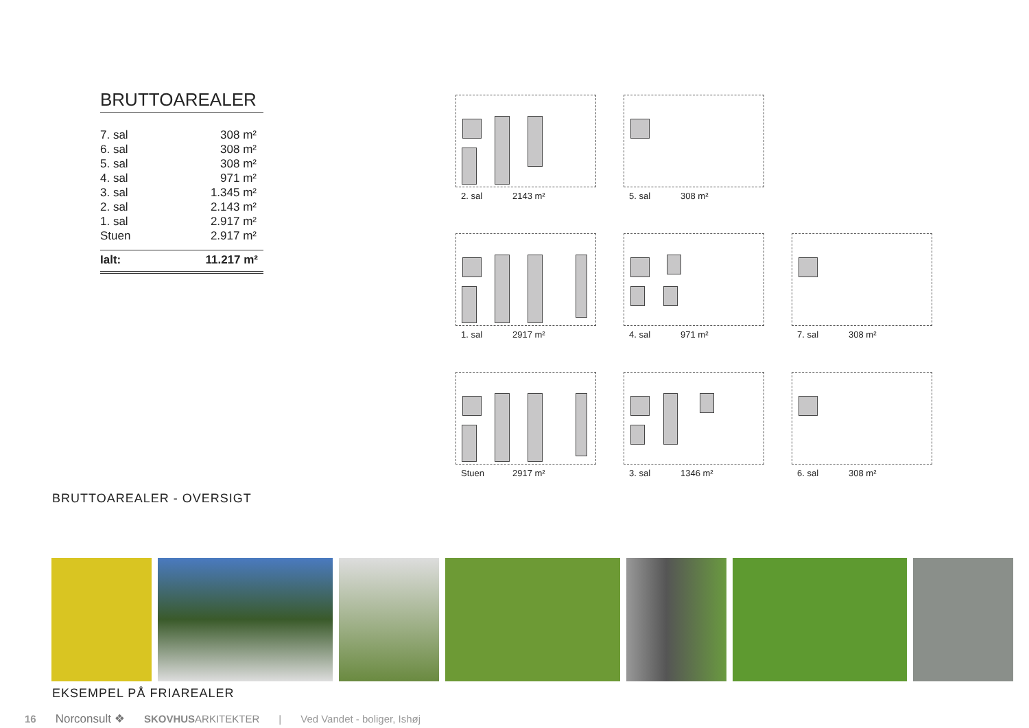BRUTTOAREALER
| 7. sal | 308 m² |
| 6. sal | 308 m² |
| 5. sal | 308 m² |
| 4. sal | 971 m² |
| 3. sal | 1.345 m² |
| 2. sal | 2.143 m² |
| 1. sal | 2.917 m² |
| Stuen | 2.917 m² |
Ialt: 11.217 m²
2. sal 2143 m²
5. sal 308 m²
1. sal 2917 m²
4. sal 971 m²
7. sal 308 m²
Stuen 2917 m²
3. sal 1346 m²
6. sal 308 m²
BRUTTOAREALER - OVERSIGT
EKSEMPEL PÅ FRIAREALER
16 Norconsult ❖ SKOVHUSARKITEKTER | Ved Vandet - boliger, Ishøj